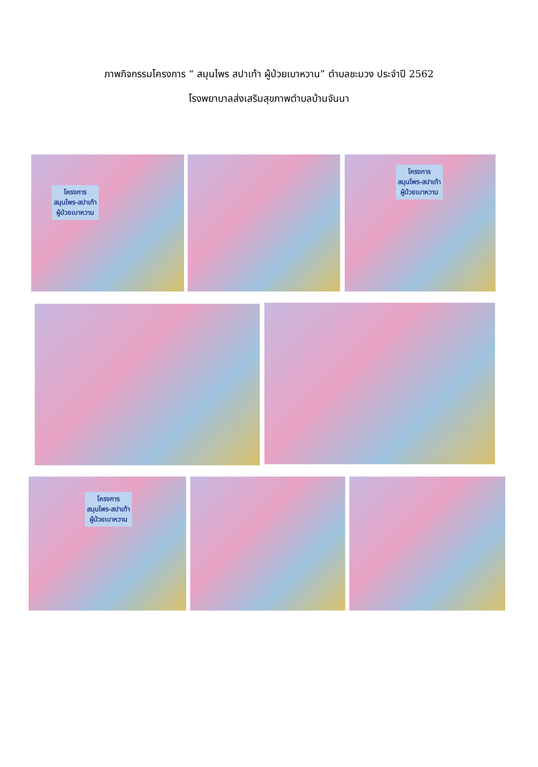ภาพกิจกรรมโครงการ “ สมุนไพร สปาเท้า ผู้ป่วยเบาหวาน” ตำบลชะมวง ประจำปี 2562
โรงพยาบาลส่งเสริมสุขภาพตำบลบ้านจันนา
โครงการ
สมุนไพร-สปาเท้า
ผู้ป่วยเบาหวาน
โครงการ
สมุนไพร-สปาเท้า
ผู้ป่วยเบาหวาน
โครงการ
สมุนไพร-สปาเท้า
ผู้ป่วยเบาหวาน